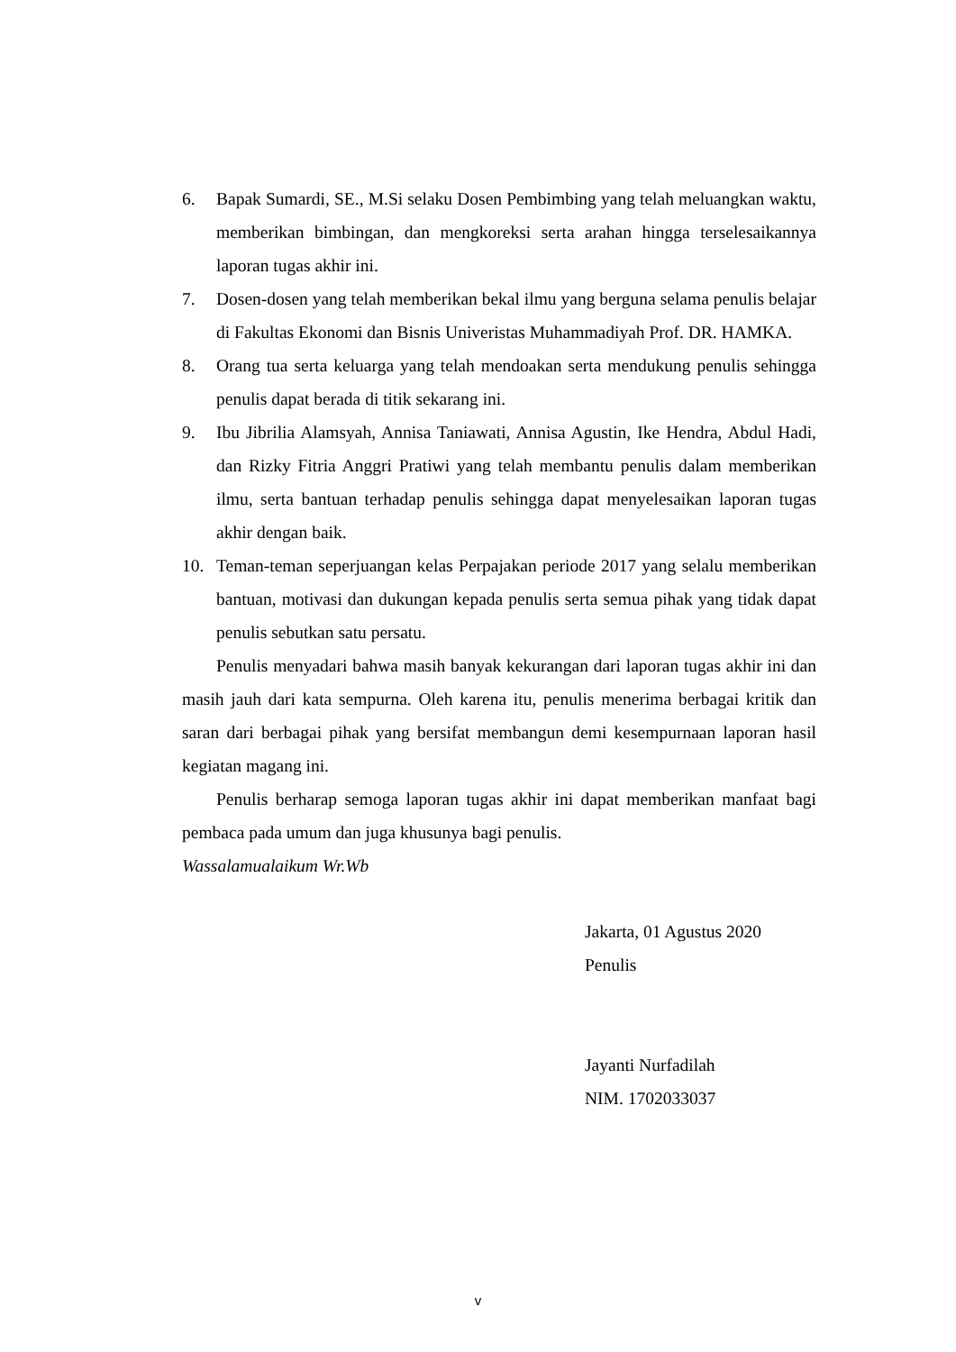6. Bapak Sumardi, SE., M.Si selaku Dosen Pembimbing yang telah meluangkan waktu, memberikan bimbingan, dan mengkoreksi serta arahan hingga terselesaikannya laporan tugas akhir ini.
7. Dosen-dosen yang telah memberikan bekal ilmu yang berguna selama penulis belajar di Fakultas Ekonomi dan Bisnis Univeristas Muhammadiyah Prof. DR. HAMKA.
8. Orang tua serta keluarga yang telah mendoakan serta mendukung penulis sehingga penulis dapat berada di titik sekarang ini.
9. Ibu Jibrilia Alamsyah, Annisa Taniawati, Annisa Agustin, Ike Hendra, Abdul Hadi, dan Rizky Fitria Anggri Pratiwi yang telah membantu penulis dalam memberikan ilmu, serta bantuan terhadap penulis sehingga dapat menyelesaikan laporan tugas akhir dengan baik.
10. Teman-teman seperjuangan kelas Perpajakan periode 2017 yang selalu memberikan bantuan, motivasi dan dukungan kepada penulis serta semua pihak yang tidak dapat penulis sebutkan satu persatu.
Penulis menyadari bahwa masih banyak kekurangan dari laporan tugas akhir ini dan masih jauh dari kata sempurna. Oleh karena itu, penulis menerima berbagai kritik dan saran dari berbagai pihak yang bersifat membangun demi kesempurnaan laporan hasil kegiatan magang ini.
Penulis berharap semoga laporan tugas akhir ini dapat memberikan manfaat bagi pembaca pada umum dan juga khusunya bagi penulis.
Wassalamualaikum Wr.Wb
Jakarta, 01 Agustus 2020
Penulis
Jayanti Nurfadilah
NIM. 1702033037
v